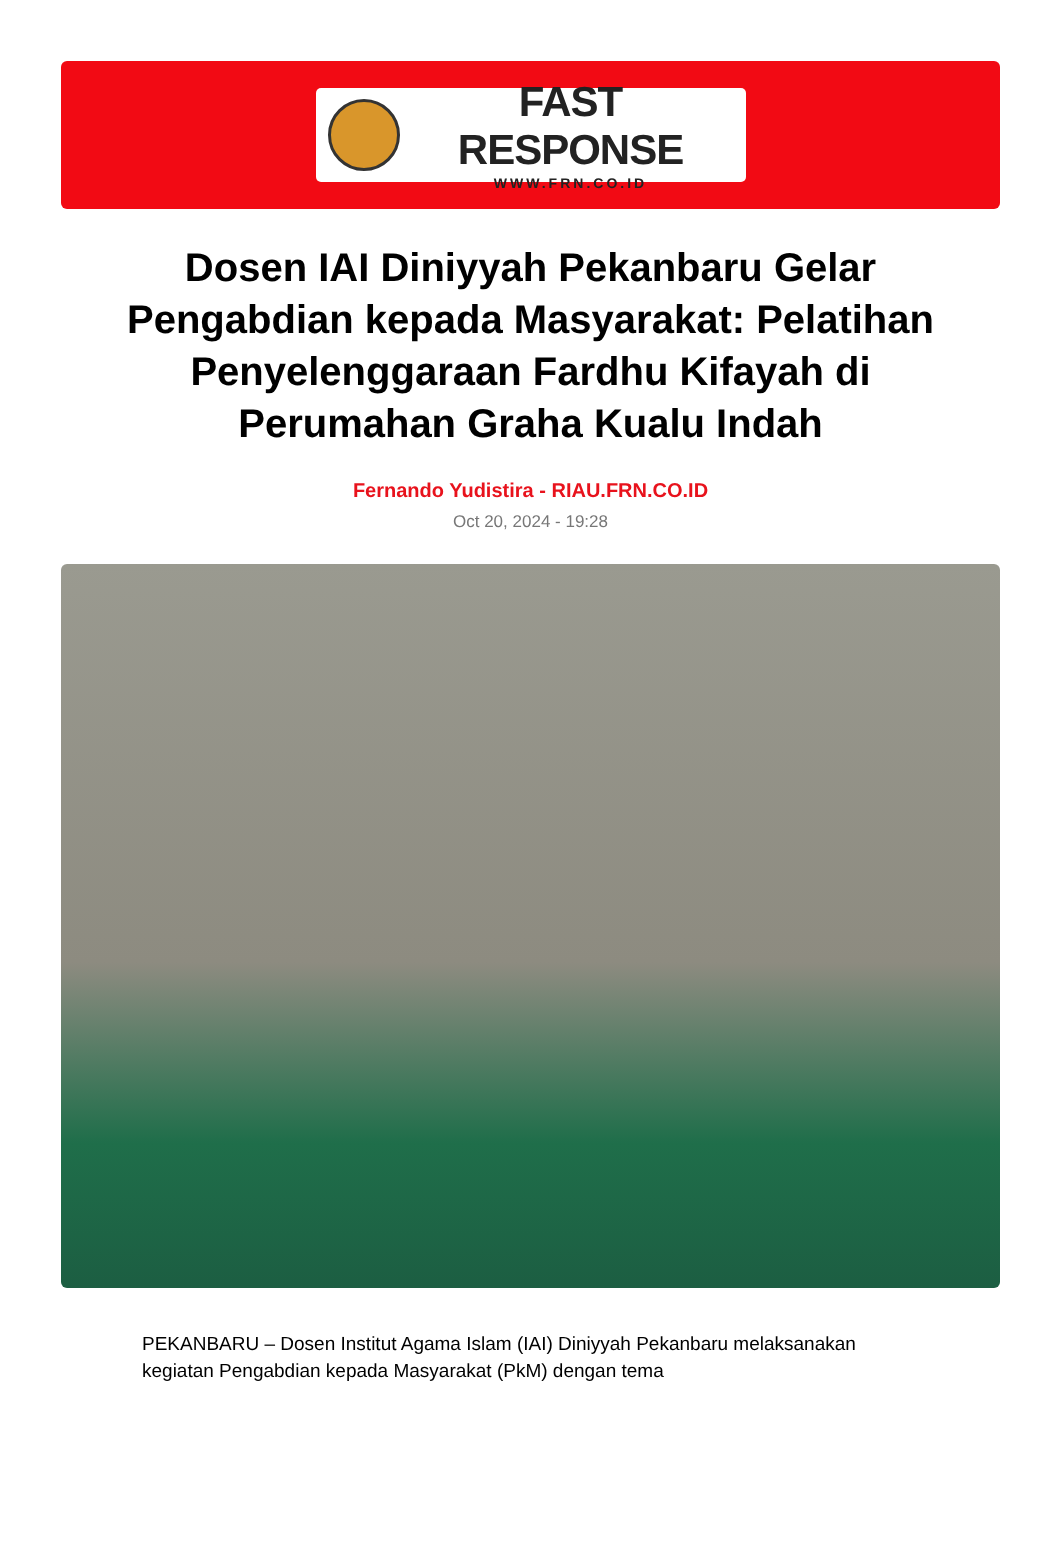FAST RESPONSE
WWW.FRN.CO.ID
Dosen IAI Diniyyah Pekanbaru Gelar Pengabdian kepada Masyarakat: Pelatihan Penyelenggaraan Fardhu Kifayah di Perumahan Graha Kualu Indah
Fernando Yudistira - RIAU.FRN.CO.ID
Oct 20, 2024 - 19:28
PEKANBARU – Dosen Institut Agama Islam (IAI) Diniyyah Pekanbaru melaksanakan kegiatan Pengabdian kepada Masyarakat (PkM) dengan tema